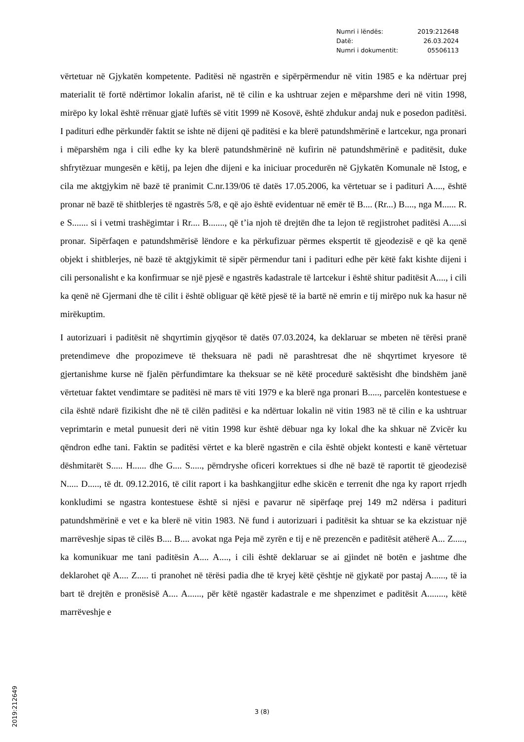| Numri i lëndës: | 2019:212648 |
| Datë: | 26.03.2024 |
| Numri i dokumentit: | 05506113 |
vërtetuar në Gjykatën kompetente. Paditësi në ngastrën e sipërpërmendur në vitin 1985 e ka ndërtuar prej materialit të fortë ndërtimor lokalin afarist, në të cilin e ka ushtruar zejen e mëparshme deri në vitin 1998, mirëpo ky lokal është rrënuar gjatë luftës së vitit 1999 në Kosovë, është zhdukur andaj nuk e posedon paditësi. I padituri edhe përkundër faktit se ishte në dijeni që paditësi e ka blerë patundshmërinë e lartcekur, nga pronari i mëparshëm nga i cili edhe ky ka blerë patundshmërinë në kufirin në patundshmërinë e paditësit, duke shfrytëzuar mungesën e këtij, pa lejen dhe dijeni e ka iniciuar procedurën në Gjykatën Komunale në Istog, e cila me aktgjykim në bazë të pranimit C.nr.139/06 të datës 17.05.2006, ka vërtetuar se i padituri A...., është pronar në bazë të shitblerjes të ngastrës 5/8, e që ajo është evidentuar në emër të B.... (Rr...) B...., nga M...... R. e S....... si i vetmi trashëgimtar i Rr.... B......., që t’ia njoh të drejtën dhe ta lejon të regjistrohet paditësi A.....si pronar. Sipërfaqen e patundshmërisë lëndore e ka përkufizuar përmes ekspertit të gjeodezisë e që ka qenë objekt i shitblerjes, në bazë të aktgjykimit të sipër përmendur tani i padituri edhe për këtë fakt kishte dijeni i cili personalisht e ka konfirmuar se një pjesë e ngastrës kadastrale të lartcekur i është shitur paditësit A...., i cili ka qenë në Gjermani dhe të cilit i është obliguar që këtë pjesë të ia bartë në emrin e tij mirëpo nuk ka hasur në mirëkuptim.
I autorizuari i paditësit në shqyrtimin gjyqësor të datës 07.03.2024, ka deklaruar se mbeten në tërësi pranë pretendimeve dhe propozimeve të theksuara në padi në parashtresat dhe në shqyrtimet kryesore të gjertanishme kurse në fjalën përfundimtare ka theksuar se në këtë procedurë saktësisht dhe bindshëm janë vërtetuar faktet vendimtare se paditësi në mars të viti 1979 e ka blerë nga pronari B....., parcelën kontestuese e cila është ndarë fizikisht dhe në të cilën paditësi e ka ndërtuar lokalin në vitin 1983 në të cilin e ka ushtruar veprimtarin e metal punuesit deri në vitin 1998 kur është dëbuar nga ky lokal dhe ka shkuar në Zvicër ku qëndron edhe tani. Faktin se paditësi vërtet e ka blerë ngastrën e cila është objekt kontesti e kanë vërtetuar dëshmitarët S..... H...... dhe G.... S....., përndryshe oficeri korrektues si dhe në bazë të raportit të gjeodezisë N..... D....., të dt. 09.12.2016, të cilit raport i ka bashkangjitur edhe skicën e terrenit dhe nga ky raport rrjedh konkludimi se ngastra kontestuese është si njësi e pavarur në sipërfaqe prej 149 m2 ndërsa i padituri patundshmërinë e vet e ka blerë në vitin 1983. Në fund i autorizuari i paditësit ka shtuar se ka ekzistuar një marrëveshje sipas të cilës B.... B.... avokat nga Peja më zyrën e tij e në prezencën e paditësit atëherë A... Z....., ka komunikuar me tani paditësin A.... A...., i cili është deklaruar se ai gjindet në botën e jashtme dhe deklarohet që A.... Z..... ti pranohet në tërësi padia dhe të kryej këtë çështje në gjykatë por pastaj A......, të ia bart të drejtën e pronësisë A.... A......, për këtë ngastër kadastrale e me shpenzimet e paditësit A........, këtë marrëveshje e
3 (8)
2019:212649